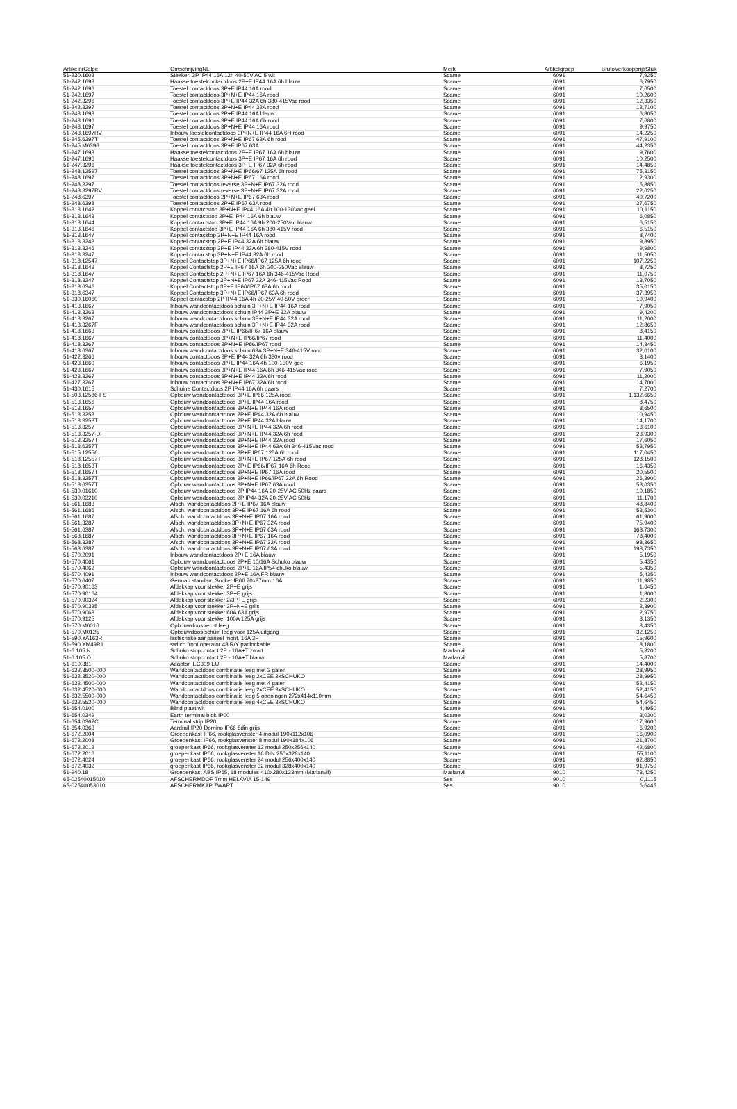| ArtikelnrCalpe | OmschrijvingNL | Merk | Artikelgroep | BrutoVerkoopprijsStuk |
| --- | --- | --- | --- | --- |
| 51-230.1603 | Stekker: 3P IP44 16A 12h 40-50V AC 5 wit | Scame | 6091 | 7,9250 |
| 51-242.1693 | Haakse toestelcontactdoos 2P+E IP44 16A 6h blauw | Scame | 6091 | 6,7950 |
| 51-242.1696 | Toestel contactdoos 3P+E IP44 16A rood | Scame | 6091 | 7,6500 |
| 51-242.1697 | Toestel contactdoos 3P+N+E IP44 16A rood | Scame | 6091 | 10,2600 |
| 51-242.3296 | Toestel contactdoos 3P+E IP44 32A 6h 380-415Vac rood | Scame | 6091 | 12,3350 |
| 51-242.3297 | Toestel contactdoos 3P+N+E IP44 32A rood | Scame | 6091 | 12,7100 |
| 51-243.1693 | Toestel contactdoos 2P+E IP44 16A blauw | Scame | 6091 | 6,8050 |
| 51-243.1696 | Toestel contactdoos 3P+E IP44 16A 6h rood | Scame | 6091 | 7,6800 |
| 51-243.1697 | Toestel contactdoos 3P+N+E IP44 16A rood | Scame | 6091 | 9,9750 |
| 51-243.1697RV | Inbouw toestelcontactdoos 3P+N+E IP44 16A 6H rood | Scame | 6091 | 14,2250 |
| 51-245.6397T | Toestel contactdoos 3P+N+E IP67 63A 6h rood | Scame | 6091 | 47,9100 |
| 51-245.M6396 | Toestel contactdoos 3P+E IP67 63A | Scame | 6091 | 44,2350 |
| 51-247.1693 | Haakse toestelcontactdoos 2P+E IP67 16A 6h blauw | Scame | 6091 | 9,7600 |
| 51-247.1696 | Haakse toestelcontactdoos 3P+E IP67 16A 6h rood | Scame | 6091 | 10,2500 |
| 51-247.3296 | Haakse toestelcontactdoos 3P+E IP67 32A 6h rood | Scame | 6091 | 14,4850 |
| 51-248.12597 | Toestel contactdoos 3P+N+E IP66/67 125A 6h rood | Scame | 6091 | 75,3150 |
| 51-248.1697 | Toestel contactdoos 3P+N+E IP67 16A rood | Scame | 6091 | 12,9300 |
| 51-248.3297 | Toestel contactdoos reverse 3P+N+E IP67 32A rood | Scame | 6091 | 15,8850 |
| 51-248.3297RV | Toestel contactdoos reverse 3P+N+E IP67 32A rood | Scame | 6091 | 22,6250 |
| 51-248.6397 | Toestel contactdoos 2P+N+E IP67 63A rood | Scame | 6091 | 40,7200 |
| 51-248.6398 | Toestel contactdoos 2P+E IP67 63A rood | Scame | 6091 | 37,6750 |
| 51-313.1642 | Koppel contactstop 3P+N+E IP44 16A 4h 100-130Vac geel | Scame | 6091 | 10,1150 |
| 51-313.1643 | Koppel contactstop 2P+E IP44 16A 6h blauw | Scame | 6091 | 6,0850 |
| 51-313.1644 | Koppel contactstop 3P+E IP44 16A 9h 200-250Vac blauw | Scame | 6091 | 6,5150 |
| 51-313.1646 | Koppel contactstop 3P+E IP44 16A 6h 380-415V rood | Scame | 6091 | 6,5150 |
| 51-313.1647 | Koppel contacstop 3P+N+E IP44 16A rood | Scame | 6091 | 8,7400 |
| 51-313.3243 | Koppel contacstop 2P+E IP44 32A 6h blauw | Scame | 6091 | 9,8950 |
| 51-313.3246 | Koppel contacstop 3P+E IP44 32A 6h 380-415V rood | Scame | 6091 | 9,9800 |
| 51-313.3247 | Koppel contacstop 3P+N+E IP44 32A 6h rood | Scame | 6091 | 11,5050 |
| 51-318.12547 | Koppel Contactstop 3P+N+E IP66/IP67 125A 6h rood | Scame | 6091 | 107,2250 |
| 51-318.1643 | Koppel Contactstop 2P+E IP67 16A 6h 200-250Vac Blauw | Scame | 6091 | 8,7250 |
| 51-318.1647 | Koppel Contactstop 2P+N+E IP67 16A 6h 346-415Vac Rood | Scame | 6091 | 11,0750 |
| 51-318.3247 | Koppel Contactstop 3P+N+E IP67 32A 346-415Vac Rood | Scame | 6091 | 13,7050 |
| 51-318.6346 | Koppel Contactstop 3P+E IP66/IP67 63A 6h rood | Scame | 6091 | 35,0150 |
| 51-318.6347 | Koppel Contactstop 3P+N+E IP66/IP67 63A 6h rood | Scame | 6091 | 37,3950 |
| 51-330.16060 | Koppel contacstop 2P IP44 16A 4h 20-25V 40-50V groen | Scame | 6091 | 10,9400 |
| 51-413.1667 | Inbouw wandcontactdoos schuin 3P+N+E IP44 16A rood | Scame | 6091 | 7,9050 |
| 51-413.3263 | Inbouw wandcontactdoos schuin IP44 3P+E 32A blauw | Scame | 6091 | 9,4200 |
| 51-413.3267 | Inbouw wandcontactdoos schuin 3P+N+E IP44 32A rood | Scame | 6091 | 11,2000 |
| 51-413.3267F | Inbouw wandcontactdoos schuin 3P+N+E IP44 32A rood | Scame | 6091 | 12,8650 |
| 51-418.1663 | Inbouw contactdoos 2P+E IP66/IP67 16A blauw | Scame | 6091 | 8,4150 |
| 51-418.1667 | Inbouw contactdoos 3P+N+E IP66/IP67 rood | Scame | 6091 | 11,4000 |
| 51-418.3267 | Inbouw contactdoos 3P+N+E IP66/IP67 rood | Scame | 6091 | 14,3450 |
| 51-418.6367 | Inbouw wandcontactdoos schuin 63A 3P+N+E 346-415V rood | Scame | 6091 | 32,0100 |
| 51-422.3266 | Inbouw contactdoos 3P+E IP44 32A 6h 380v rood | Scame | 6091 | 3,1400 |
| 51-423.1660 | Inbouw contactdoos 2P+E IP44 16A 4h 100-130V geel | Scame | 6091 | 6,1950 |
| 51-423.1667 | Inbouw contactdoos 3P+N+E IP44 16A 6h 346-415Vac rood | Scame | 6091 | 7,9050 |
| 51-423.3267 | Inbouw contactdoos 3P+N+E IP44 32A 6h rood | Scame | 6091 | 11,2000 |
| 51-427.3267 | Inbouw contactdoos 3P+N+E IP67 32A 6h rood | Scame | 6091 | 14,7000 |
| 51-430.1615 | Schuine Contactdoos 2P IP44 16A 6h paars | Scame | 6091 | 7,2700 |
| 51-503.12586-FS | Opbouw wandcontactdoos 3P+E IP66 125A rood | Scame | 6091 | 1.132,6650 |
| 51-513.1656 | Opbouw wandcontactdoos 3P+E IP44 16A rood | Scame | 6091 | 8,4750 |
| 51-513.1657 | Opbouw wandcontactdoos 3P+N+E IP44 16A rood | Scame | 6091 | 8,6500 |
| 51-513.3253 | Opbouw wandcontactdoos 2P+E IP44 32A 6h blauw | Scame | 6091 | 10,9450 |
| 51-513.3253T | Opbouw wandcontactdoos 2P+E IP44 32A blauw | Scame | 6091 | 14,1700 |
| 51-513.3257 | Opbouw wandcontactdoos 3P+N+E IP44 32A 6h rood | Scame | 6091 | 13,6100 |
| 51-513.3257-DF | Opbouw wandcontactdoos 3P+N+E IP44 32A 6h rood | Scame | 6091 | 23,9300 |
| 51-513.3257T | Opbouw wandcontactdoos 3P+N+E IP44 32A rood | Scame | 6091 | 17,6050 |
| 51-513.6357T | Opbouw wandcontactdoos 3P+N+E IP44 63A 6h 346-415Vac rood | Scame | 6091 | 53,7950 |
| 51-515.12556 | Opbouw wandcontactdoos 3P+E IP67 125A 6h rood | Scame | 6091 | 117,0450 |
| 51-518.12557T | Opbouw wandcontactdoos 3P+N+E IP67 125A 6h rood | Scame | 6091 | 128,1500 |
| 51-518.1653T | Opbouw wandcontactdoos 2P+E IP66/IP67 16A 6h Rood | Scame | 6091 | 16,4350 |
| 51-518.1657T | Opbouw wandcontactdoos 3P+N+E IP67 16A rood | Scame | 6091 | 20,5500 |
| 51-518.3257T | Opbouw wandcontactdoos 3P+N+E IP66/IP67 32A 6h Rood | Scame | 6091 | 26,3900 |
| 51-518.6357T | Opbouw wandcontactdoos 3P+N+E IP67 63A rood | Scame | 6091 | 58,0350 |
| 51-530.01610 | Opbouw wandcontactdoos 2P IP44 16A 20-25V AC 50Hz paars | Scame | 6091 | 10,1850 |
| 51-530.03210 | Opbouw wandcontactdoos 2P IP44 32A 20-25V AC 50Hz | Scame | 6091 | 11,1700 |
| 51-561.1683 | Afsch. wandcontactdoos 2P+E IP67 16A blauw | Scame | 6091 | 48,8400 |
| 51-561.1686 | Afsch. wandcontactdoos 3P+E IP67 16A 6h rood | Scame | 6091 | 53,5300 |
| 51-561.1687 | Afsch. wandcontactdoos 3P+N+E IP67 16A rood | Scame | 6091 | 61,9000 |
| 51-561.3287 | Afsch. wandcontactdoos 3P+N+E IP67 32A rood | Scame | 6091 | 75,9400 |
| 51-561.6387 | Afsch. wandcontactdoos 3P+N+E IP67 63A rood | Scame | 6091 | 168,7300 |
| 51-568.1687 | Afsch. wandcontactdoos 3P+N+E IP67 16A rood | Scame | 6091 | 78,4000 |
| 51-568.3287 | Afsch. wandcontactdoos 3P+N+E IP67 32A rood | Scame | 6091 | 98,3650 |
| 51-568.6387 | Afsch. wandcontactdoos 3P+N+E IP67 63A rood | Scame | 6091 | 198,7350 |
| 51-570.2091 | Inbouw wandcontactdoos 2P+E 16A blauw | Scame | 6091 | 5,1950 |
| 51-570.4061 | Opbouw wandcontactdoos 2P+E 10/16A Schuko blauw | Scame | 6091 | 5,4350 |
| 51-570.4062 | Opbouw wandcontactdoos 2P+E 16A IP54 chuko blauw | Scame | 6091 | 5,4350 |
| 51-570.4091 | Inbouw wandcontactdoos 2P+E 16A FR blauw | Scame | 6091 | 5,4350 |
| 51-570.6407 | German standard Socket IP66 70x87mm 16A | Scame | 6091 | 11,9850 |
| 51-570.90163 | Afdekkap voor stekker 2P+E grijs | Scame | 6091 | 1,6450 |
| 51-570.90164 | Afdekkap voor stekker 3P+E grijs | Scame | 6091 | 1,8000 |
| 51-570.90324 | Afdekkap voor stekker 2/3P+E grijs | Scame | 6091 | 2,2300 |
| 51-570.90325 | Afdekkap voor stekker 3P+N+E grijs | Scame | 6091 | 2,3900 |
| 51-570.9063 | Afdekkap voor stekker 60A 63A grijs | Scame | 6091 | 2,9750 |
| 51-570.9125 | Afdekkap voor stekker 100A 125A grijs | Scame | 6091 | 3,1350 |
| 51-570.M0016 | Opbouwdoos recht leeg | Scame | 6091 | 3,4350 |
| 51-570.M0125 | Opbouwdoos schuin leeg voor 125A uitgang | Scame | 6091 | 32,1250 |
| 51-590.YA163R | lastschakelaar paneel mont. 16A 3P | Scame | 6091 | 15,9600 |
| 51-590.YM49R1 | switch front operator 48 R/Y padlockable | Scame | 6091 | 8,1800 |
| 51-6.105.N | Schuko stopcontact 2P - 16A+T zwart | Marlanvil | 6091 | 5,3200 |
| 51-6.105.O | Schuko stopcontact 2P - 16A+T blauw | Marlanvil | 6091 | 5,8700 |
| 51-610.381 | Adaptor IEC309 EU | Scame | 6091 | 14,4000 |
| 51-632.3500-000 | Wandcontactdoos combinatie leeg met 3 gaten | Scame | 6091 | 28,9950 |
| 51-632.3520-000 | Wandcontactdoos combinatie leeg 2xCEE 2xSCHUKO | Scame | 6091 | 28,9950 |
| 51-632.4500-000 | Wandcontactdoos combinatie leeg met 4 gaten | Scame | 6091 | 52,4150 |
| 51-632.4520-000 | Wandcontactdoos combinatie leeg 2xCEE 3xSCHUKO | Scame | 6091 | 52,4150 |
| 51-632.5500-000 | Wandcontactdoos combinatie leeg 5 openingen 272x414x110mm | Scame | 6091 | 54,6450 |
| 51-632.5520-000 | Wandcontactdoos combinatie leeg 4xCEE 3xSCHUKO | Scame | 6091 | 54,6450 |
| 51-654.0100 | Blind plaat wit | Scame | 6091 | 4,4950 |
| 51-654.0349 | Earth terminal blok IP00 | Scame | 6091 | 3,0300 |
| 51-654.0362C | Terminal strip IP20 | Scame | 6091 | 17,9600 |
| 51-654.0363 | Aardrail IP20 Domino IP66 8din grijs | Scame | 6091 | 6,9200 |
| 51-672.2004 | Groepenkast IP66, rookglasvenster 4 modul 190x112x106 | Scame | 6091 | 16,0900 |
| 51-672.2008 | Groepenkast IP66, rookglasvenster 8 modul 190x184x106 | Scame | 6091 | 21,8700 |
| 51-672.2012 | groepenkast IP66, rookglasvenster 12 modul 250x256x140 | Scame | 6091 | 42,6800 |
| 51-672.2016 | groepenkast IP66, rookglasvenster 16 DIN 250x328x140 | Scame | 6091 | 55,1100 |
| 51-672.4024 | groepenkast IP66, rookglasvenster 24 modul 256x400x140 | Scame | 6091 | 62,8850 |
| 51-672.4032 | groepenkast IP66, rookglasvenster 32 modul 328x400x140 | Scame | 6091 | 91,9750 |
| 51-940.18 | Groepenkast ABS IP65, 18 modules 410x280x133mm (Marlanvil) | Marlanvil | 9010 | 73,4250 |
| 65-02540015010 | AFSCHERMDOP 7mm HELAVIA 15-149 | Ses | 9010 | 0,1115 |
| 65-02540053010 | AFSCHERMKAP ZWART | Ses | 9010 | 6,6445 |